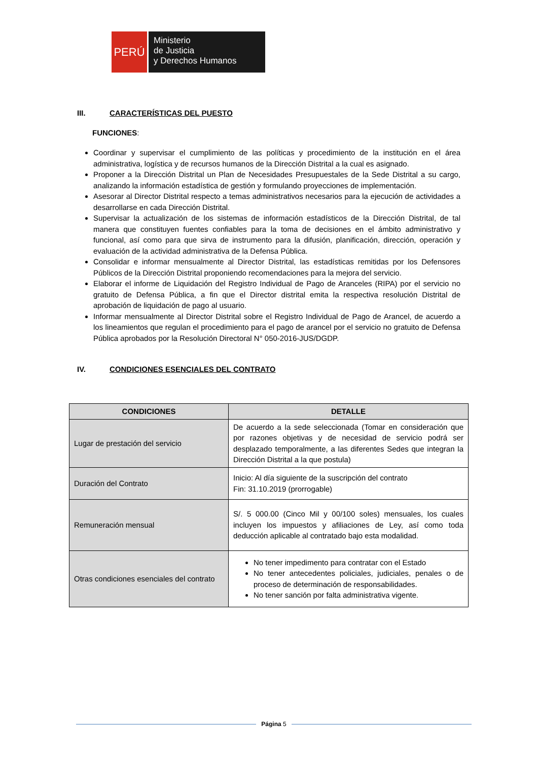PERÚ
Ministerio
de Justicia
y Derechos Humanos
III. CARACTERÍSTICAS DEL PUESTO
FUNCIONES:
Coordinar y supervisar el cumplimiento de las políticas y procedimiento de la institución en el área administrativa, logística y de recursos humanos de la Dirección Distrital a la cual es asignado.
Proponer a la Dirección Distrital un Plan de Necesidades Presupuestales de la Sede Distrital a su cargo, analizando la información estadística de gestión y formulando proyecciones de implementación.
Asesorar al Director Distrital respecto a temas administrativos necesarios para la ejecución de actividades a desarrollarse en cada Dirección Distrital.
Supervisar la actualización de los sistemas de información estadísticos de la Dirección Distrital, de tal manera que constituyen fuentes confiables para la toma de decisiones en el ámbito administrativo y funcional, así como para que sirva de instrumento para la difusión, planificación, dirección, operación y evaluación de la actividad administrativa de la Defensa Pública.
Consolidar e informar mensualmente al Director Distrital, las estadísticas remitidas por los Defensores Públicos de la Dirección Distrital proponiendo recomendaciones para la mejora del servicio.
Elaborar el informe de Liquidación del Registro Individual de Pago de Aranceles (RIPA) por el servicio no gratuito de Defensa Pública, a fin que el Director distrital emita la respectiva resolución Distrital de aprobación de liquidación de pago al usuario.
Informar mensualmente al Director Distrital sobre el Registro Individual de Pago de Arancel, de acuerdo a los lineamientos que regulan el procedimiento para el pago de arancel por el servicio no gratuito de Defensa Pública aprobados por la Resolución Directoral N° 050-2016-JUS/DGDP.
IV. CONDICIONES ESENCIALES DEL CONTRATO
| CONDICIONES | DETALLE |
| --- | --- |
| Lugar de prestación del servicio | De acuerdo a la sede seleccionada (Tomar en consideración que por razones objetivas y de necesidad de servicio podrá ser desplazado temporalmente, a las diferentes Sedes que integran la Dirección Distrital a la que postula) |
| Duración del Contrato | Inicio: Al día siguiente de la suscripción del contrato Fin: 31.10.2019 (prorrogable) |
| Remuneración mensual | S/. 5 000.00 (Cinco Mil y 00/100 soles) mensuales, los cuales incluyen los impuestos y afiliaciones de Ley, así como toda deducción aplicable al contratado bajo esta modalidad. |
| Otras condiciones esenciales del contrato | No tener impedimento para contratar con el Estado No tener antecedentes policiales, judiciales, penales o de proceso de determinación de responsabilidades. No tener sanción por falta administrativa vigente. |
Página 5